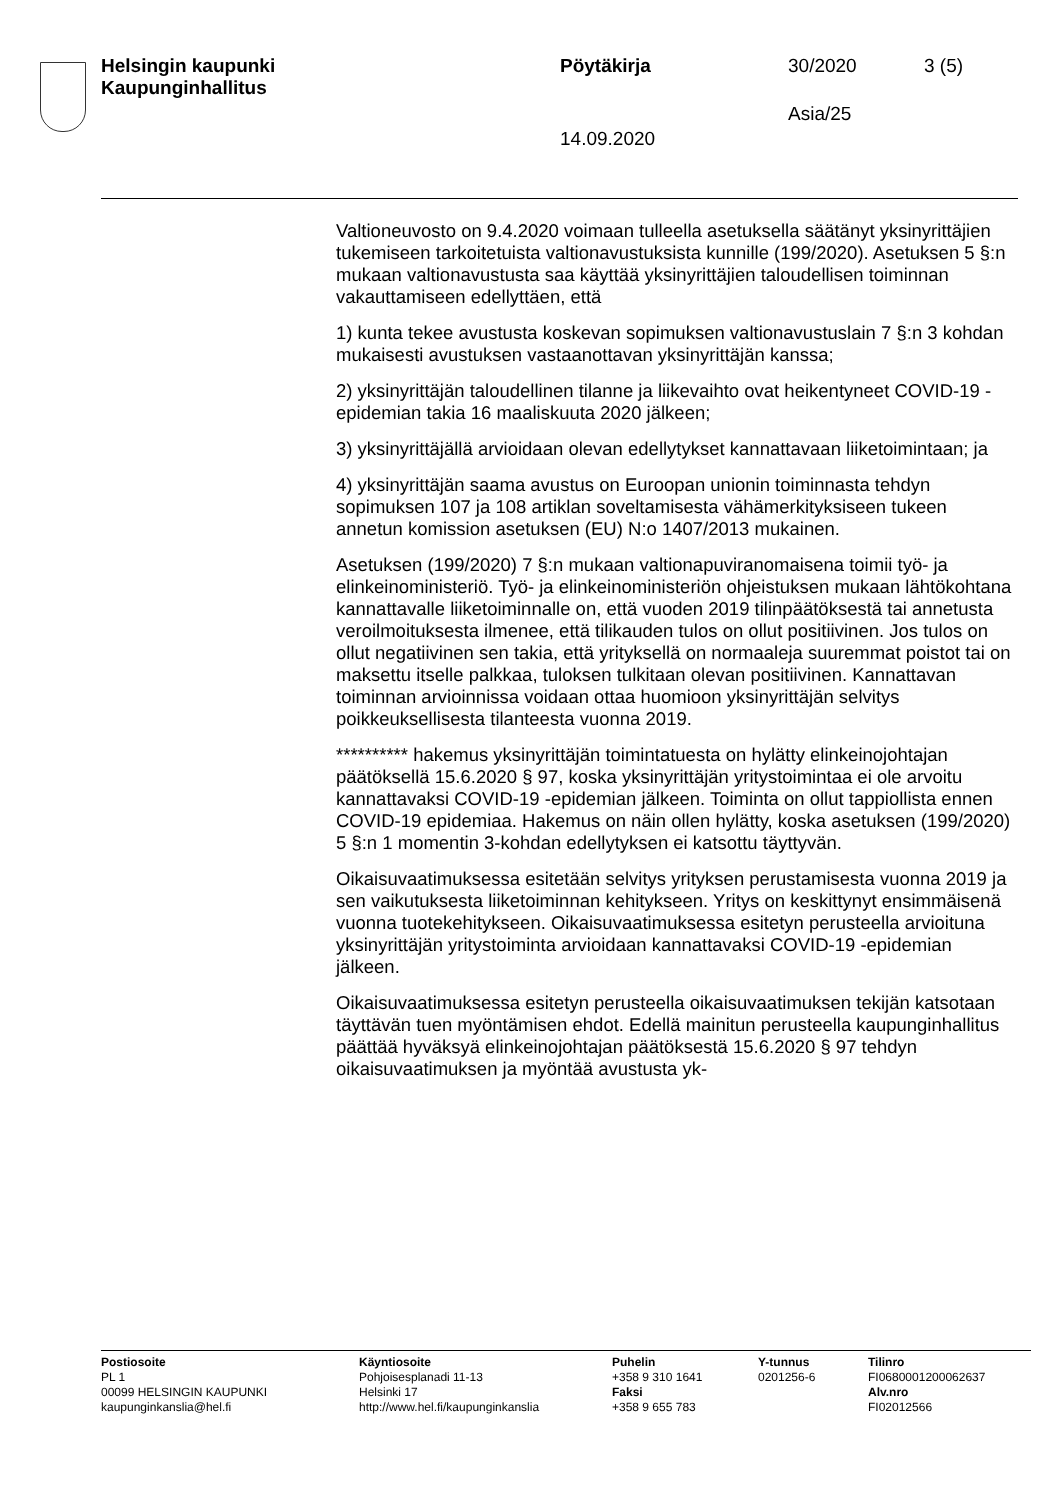Helsingin kaupunki
Kaupunginhallitus
Pöytäkirja 30/2020 3 (5)
Asia/25
14.09.2020
Valtioneuvosto on 9.4.2020 voimaan tulleella asetuksella säätänyt yksinyrittäjien tukemiseen tarkoitetuista valtionavustuksista kunnille (199/2020). Asetuksen 5 §:n mukaan valtionavustusta saa käyttää yksinyrittäjien taloudellisen toiminnan vakauttamiseen edellyttäen, että
1) kunta tekee avustusta koskevan sopimuksen valtionavustuslain 7 §:n 3 kohdan mukaisesti avustuksen vastaanottavan yksinyrittäjän kanssa;
2) yksinyrittäjän taloudellinen tilanne ja liikevaihto ovat heikentyneet COVID-19 -epidemian takia 16 maaliskuuta 2020 jälkeen;
3) yksinyrittäjällä arvioidaan olevan edellytykset kannattavaan liiketoimintaan; ja
4) yksinyrittäjän saama avustus on Euroopan unionin toiminnasta tehdyn sopimuksen 107 ja 108 artiklan soveltamisesta vähämerkityksiseen tukeen annetun komission asetuksen (EU) N:o 1407/2013 mukainen.
Asetuksen (199/2020) 7 §:n mukaan valtionapuviranomaisena toimii työ- ja elinkeinoministeriö. Työ- ja elinkeinoministeriön ohjeistuksen mukaan lähtökohtana kannattavalle liiketoiminnalle on, että vuoden 2019 tilinpäätöksestä tai annetusta veroilmoituksesta ilmenee, että tilikauden tulos on ollut positiivinen. Jos tulos on ollut negatiivinen sen takia, että yrityksellä on normaaleja suuremmat poistot tai on maksettu itselle palkkaa, tuloksen tulkitaan olevan positiivinen. Kannattavan toiminnan arvioinnissa voidaan ottaa huomioon yksinyrittäjän selvitys poikkeuksellisesta tilanteesta vuonna 2019.
********** hakemus yksinyrittäjän toimintatuesta on hylätty elinkeinojohtajan päätöksellä 15.6.2020 § 97, koska yksinyrittäjän yritystoimintaa ei ole arvoitu kannattavaksi COVID-19 -epidemian jälkeen. Toiminta on ollut tappiollista ennen COVID-19 epidemiaa. Hakemus on näin ollen hylätty, koska asetuksen (199/2020) 5 §:n 1 momentin 3-kohdan edellytyksen ei katsottu täyttyvän.
Oikaisuvaatimuksessa esitetään selvitys yrityksen perustamisesta vuonna 2019 ja sen vaikutuksesta liiketoiminnan kehitykseen. Yritys on keskittynyt ensimmäisenä vuonna tuotekehitykseen. Oikaisuvaatimuksessa esitetyn perusteella arvioituna yksinyrittäjän yritystoiminta arvioidaan kannattavaksi COVID-19 -epidemian jälkeen.
Oikaisuvaatimuksessa esitetyn perusteella oikaisuvaatimuksen tekijän katsotaan täyttävän tuen myöntämisen ehdot. Edellä mainitun perusteella kaupunginhallitus päättää hyväksyä elinkeinojohtajan päätöksestä 15.6.2020 § 97 tehdyn oikaisuvaatimuksen ja myöntää avustusta yk-
Postiosoite
PL 1
00099 HELSINGIN KAUPUNKI
kaupunginkanslia@hel.fi
Käyntiosoite
Pohjoisesplanadi 11-13
Helsinki 17
http://www.hel.fi/kaupunginkanslia
Puhelin
+358 9 310 1641
Faksi
+358 9 655 783
Y-tunnus
0201256-6
Tilinro
FI0680001200062637
Alv.nro
FI02012566